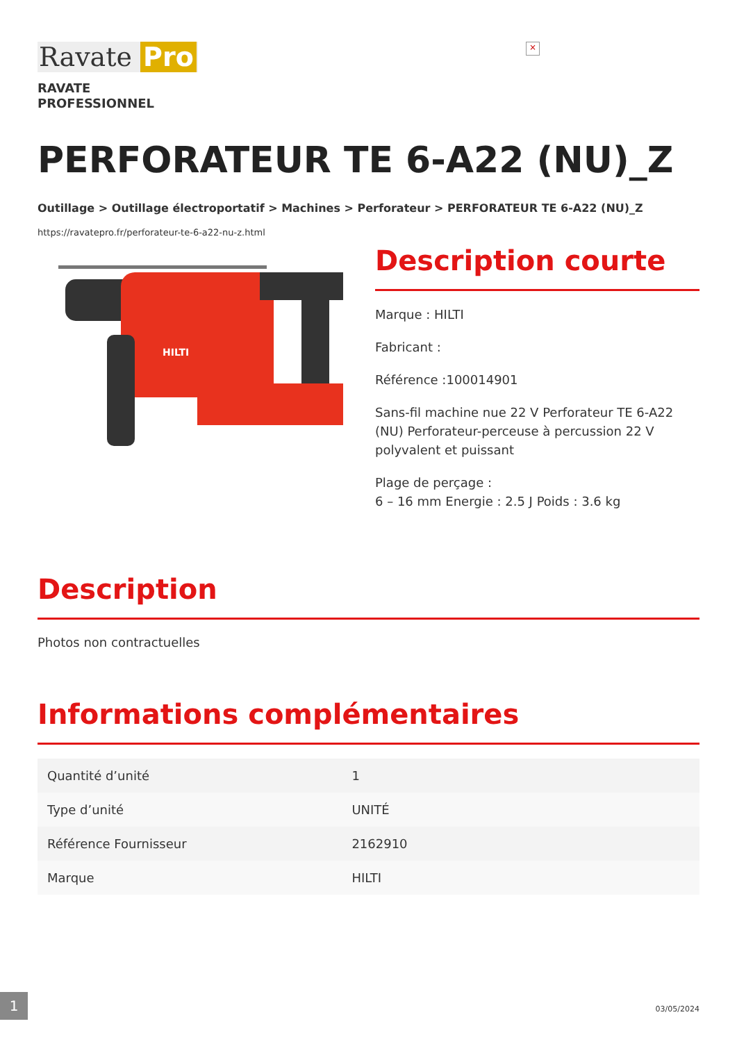Ravate Pro
×
RAVATE
PROFESSIONNEL
PERFORATEUR TE 6-A22 (NU)_Z
Outillage > Outillage électroportatif > Machines > Perforateur > PERFORATEUR TE 6-A22 (NU)_Z
https://ravatepro.fr/perforateur-te-6-a22-nu-z.html
HILTI
Description courte
Marque : HILTI
Fabricant :
Référence :100014901
Sans-fil machine nue 22 V Perforateur TE 6-A22 (NU) Perforateur-perceuse à percussion 22 V polyvalent et puissant
Plage de perçage :
6 – 16 mm Energie : 2.5 J Poids : 3.6 kg
Description
Photos non contractuelles
Informations complémentaires
| Quantité d’unité | 1 |
| Type d’unité | UNITÉ |
| Référence Fournisseur | 2162910 |
| Marque | HILTI |
1
03/05/2024